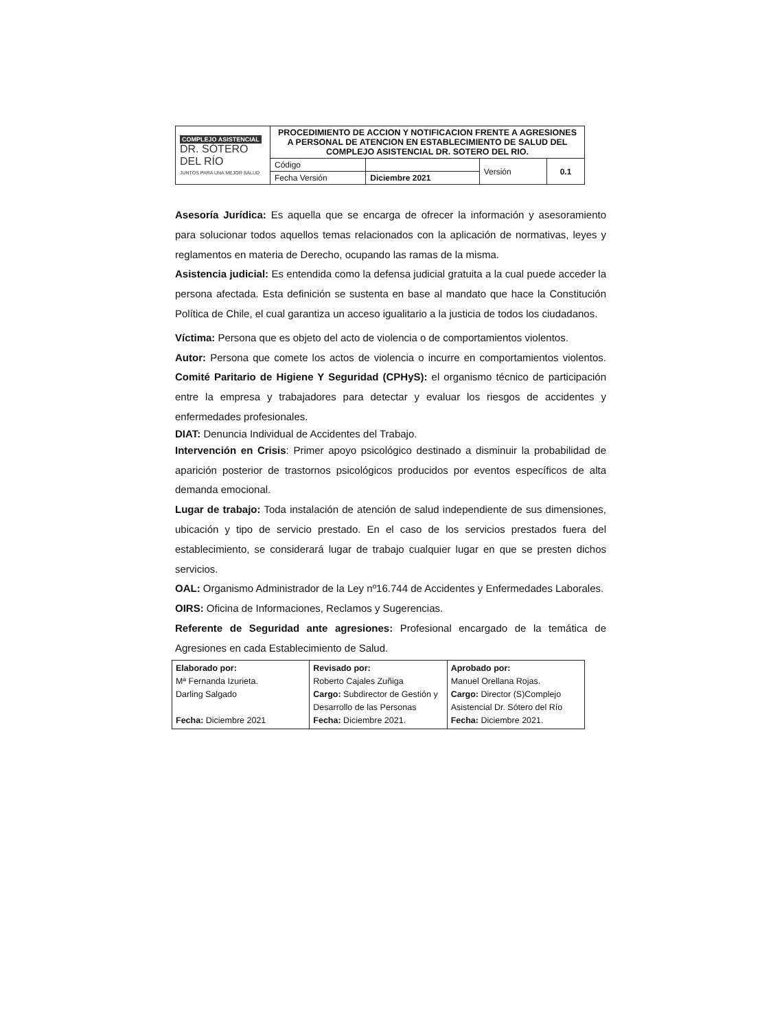| COMPLEJO ASISTENCIAL DR. SÓTERO DEL RÍO JUNTOS PARA UNA MEJOR SALUD | PROCEDIMIENTO DE ACCION Y NOTIFICACION FRENTE A AGRESIONES A PERSONAL DE ATENCION EN ESTABLECIMIENTO DE SALUD DEL COMPLEJO ASISTENCIAL DR. SOTERO DEL RIO. | | | |
| | Código | | Versión | 0.1 |
| | Fecha Versión | Diciembre 2021 | | |
Asesoría Jurídica: Es aquella que se encarga de ofrecer la información y asesoramiento para solucionar todos aquellos temas relacionados con la aplicación de normativas, leyes y reglamentos en materia de Derecho, ocupando las ramas de la misma.
Asistencia judicial: Es entendida como la defensa judicial gratuita a la cual puede acceder la persona afectada. Esta definición se sustenta en base al mandato que hace la Constitución Política de Chile, el cual garantiza un acceso igualitario a la justicia de todos los ciudadanos.
Víctima: Persona que es objeto del acto de violencia o de comportamientos violentos.
Autor: Persona que comete los actos de violencia o incurre en comportamientos violentos. Comité Paritario de Higiene Y Seguridad (CPHyS): el organismo técnico de participación entre la empresa y trabajadores para detectar y evaluar los riesgos de accidentes y enfermedades profesionales.
DIAT: Denuncia Individual de Accidentes del Trabajo.
Intervención en Crisis: Primer apoyo psicológico destinado a disminuir la probabilidad de aparición posterior de trastornos psicológicos producidos por eventos específicos de alta demanda emocional.
Lugar de trabajo: Toda instalación de atención de salud independiente de sus dimensiones, ubicación y tipo de servicio prestado. En el caso de los servicios prestados fuera del establecimiento, se considerará lugar de trabajo cualquier lugar en que se presten dichos servicios.
OAL: Organismo Administrador de la Ley nº16.744 de Accidentes y Enfermedades Laborales.
OIRS: Oficina de Informaciones, Reclamos y Sugerencias.
Referente de Seguridad ante agresiones: Profesional encargado de la temática de Agresiones en cada Establecimiento de Salud.
| Elaborado por: Mª Fernanda Izurieta. Darling Salgado Fecha: Diciembre 2021 | Revisado por: Roberto Cajales Zuñiga Cargo: Subdirector de Gestión y Desarrollo de las Personas Fecha: Diciembre 2021. | Aprobado por: Manuel Orellana Rojas. Cargo: Director (S)Complejo Asistencial Dr. Sótero del Río Fecha: Diciembre 2021. |